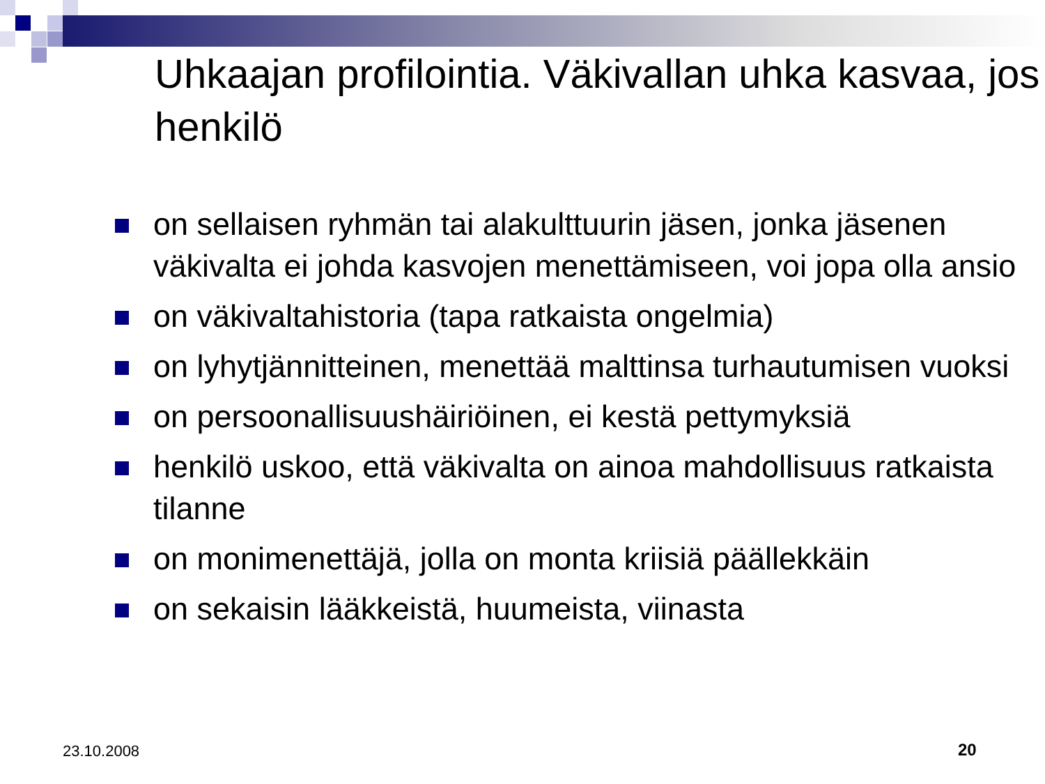Uhkaajan profilointia. Väkivallan uhka kasvaa, jos henkilö
on sellaisen ryhmän tai alakulttuurin jäsen, jonka jäsenen väkivalta ei johda kasvojen menettämiseen, voi jopa olla ansio
on väkivaltahistoria (tapa ratkaista ongelmia)
on lyhytjännitteinen, menettää malttinsa turhautumisen vuoksi
on persoonallisuushäiriöinen, ei kestä pettymyksiä
henkilö uskoo, että väkivalta on ainoa mahdollisuus ratkaista tilanne
on monimenettäjä, jolla on monta kriisiä päällekkäin
on sekaisin lääkkeistä, huumeista, viinasta
23.10.2008 20